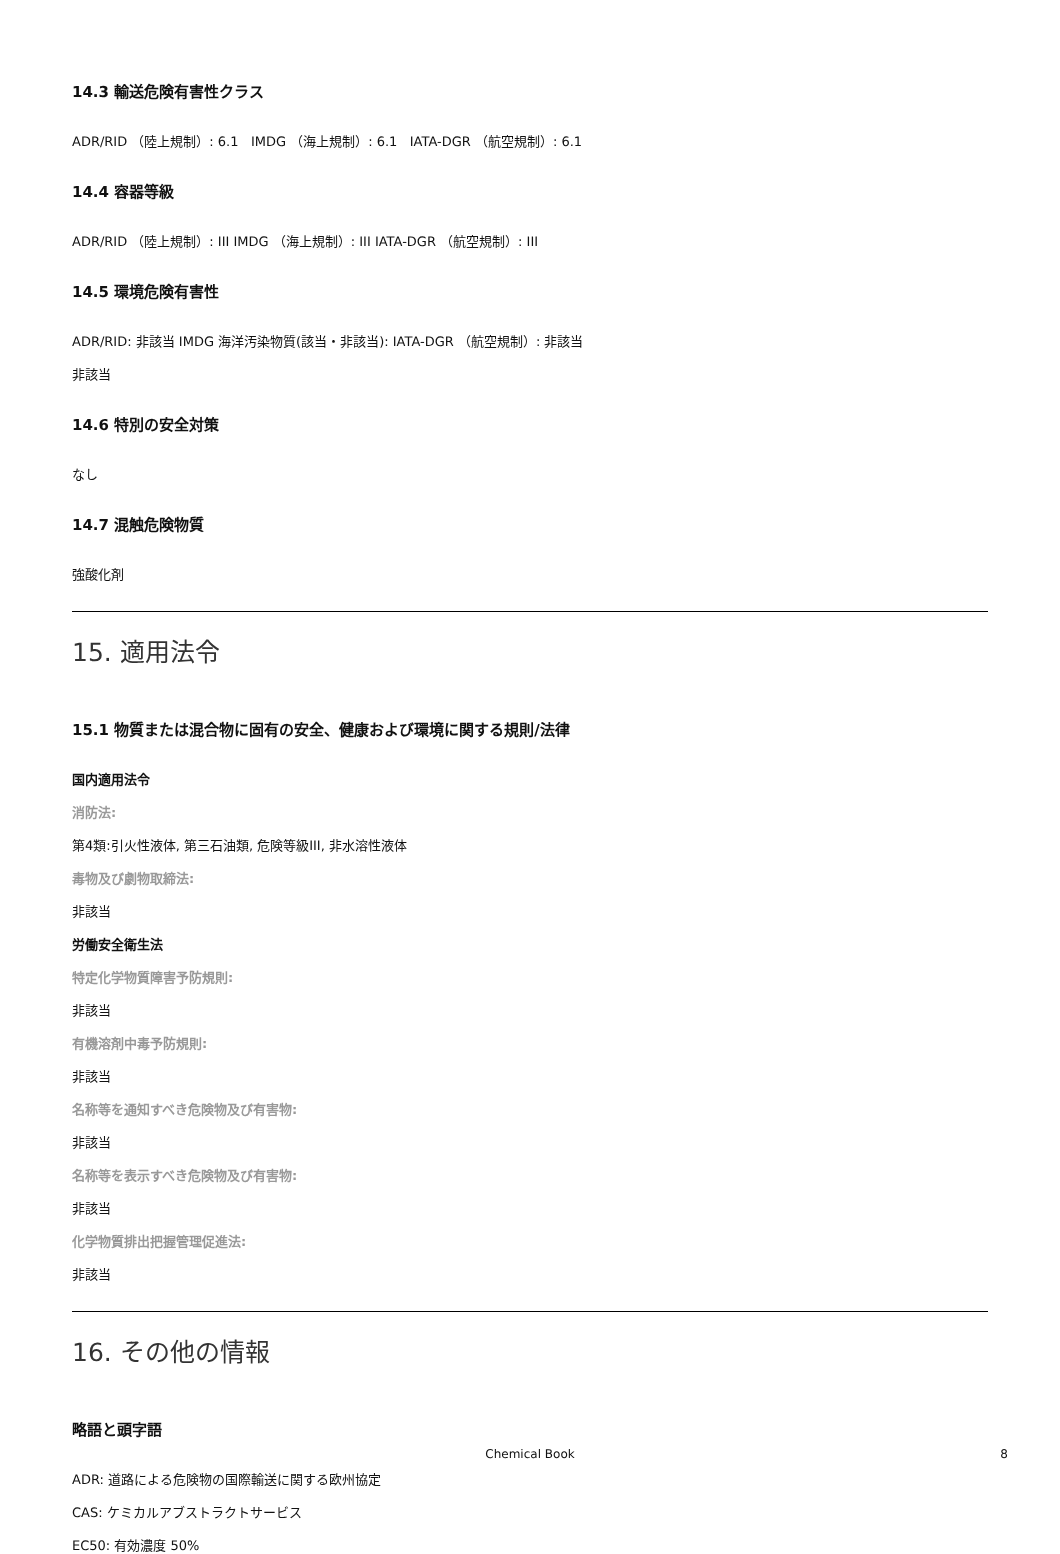14.3 輸送危険有害性クラス
ADR/RID （陸上規制）: 6.1 IMDG （海上規制）: 6.1 IATA-DGR （航空規制）: 6.1
14.4 容器等級
ADR/RID （陸上規制）: III IMDG （海上規制）: III IATA-DGR （航空規制）: III
14.5 環境危険有害性
ADR/RID: 非該当 IMDG 海洋汚染物質(該当・非該当): IATA-DGR （航空規制）: 非該当
非該当
14.6 特別の安全対策
なし
14.7 混触危険物質
強酸化剤
15. 適用法令
15.1 物質または混合物に固有の安全、健康および環境に関する規則/法律
国内適用法令
消防法:
第4類:引火性液体, 第三石油類, 危険等級III, 非水溶性液体
毒物及び劇物取締法:
非該当
労働安全衛生法
特定化学物質障害予防規則:
非該当
有機溶剤中毒予防規則:
非該当
名称等を通知すべき危険物及び有害物:
非該当
名称等を表示すべき危険物及び有害物:
非該当
化学物質排出把握管理促進法:
非該当
16. その他の情報
略語と頭字語
ADR: 道路による危険物の国際輸送に関する欧州協定
CAS: ケミカルアブストラクトサービス
EC50: 有効濃度 50%
Chemical Book 8